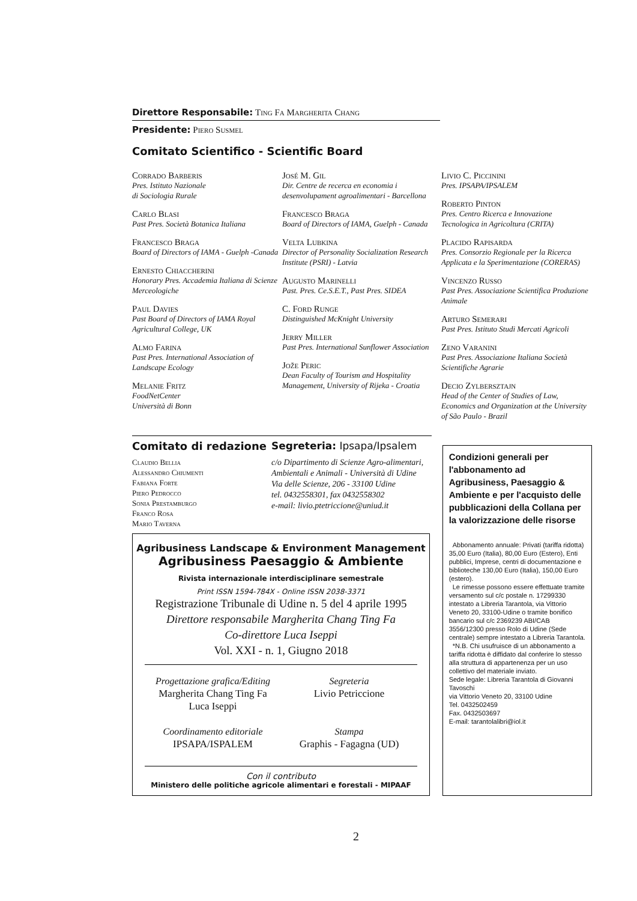Direttore Responsabile: Ting Fa Margherita Chang
Presidente: Piero Susmel
Comitato Scientifico - Scientific Board
Corrado Barberis
Pres. Istituto Nazionale
di Sociologia Rurale
Carlo Blasi
Past Pres. Società Botanica Italiana
Francesco Braga
Board of Directors of IAMA - Guelph -Canada
Ernesto Chiaccherini
Honorary Pres. Accademia Italiana di Scienze Merceologiche
Paul Davies
Past Board of Directors of IAMA Royal Agricultural College, UK
Almo Farina
Past Pres. International Association of Landscape Ecology
Melanie Fritz
FoodNetCenter
Università di Bonn
José M. Gil
Dir. Centre de recerca en economia i desenvolupament agroalimentari - Barcellona
Francesco Braga
Board of Directors of IAMA, Guelph - Canada
Velta Lubkina
Director of Personality Socialization Research Institute (PSRI) - Latvia
Augusto Marinelli
Past. Pres. Ce.S.E.T., Past Pres. SIDEA
C. Ford Runge
Distinguished McKnight University
Jerry Miller
Past Pres. International Sunflower Association
Jože Peric
Dean Faculty of Tourism and Hospitality Management, University of Rijeka - Croatia
Livio C. Piccinini
Pres. IPSAPA/IPSALEM
Roberto Pinton
Pres. Centro Ricerca e Innovazione Tecnologica in Agricoltura (CRITA)
Placido Rapisarda
Pres. Consorzio Regionale per la Ricerca Applicata e la Sperimentazione (CORERAS)
Vincenzo Russo
Past Pres. Associazione Scientifica Produzione Animale
Arturo Semerari
Past Pres. Istituto Studi Mercati Agricoli
Zeno Varanini
Past Pres. Associazione Italiana Società Scientifiche Agrarie
Decio Zylbersztajn
Head of the Center of Studies of Law, Economics and Organization at the University of São Paulo - Brazil
Comitato di redazione
Claudio Bellia
Alessandro Chiumenti
Fabiana Forte
Piero Pedrocco
Sonia Prestamburgo
Franco Rosa
Mario Taverna
Segreteria: Ipsapa/Ipsalem
c/o Dipartimento di Scienze Agro-alimentari, Ambientali e Animali - Università di Udine
Via delle Scienze, 206 - 33100 Udine
tel. 0432558301, fax 0432558302
e-mail: livio.ptetriccione@uniud.it
Agribusiness Landscape & Environment Management
Agribusiness Paesaggio & Ambiente
Rivista internazionale interdisciplinare semestrale
Print ISSN 1594-784X - Online ISSN 2038-3371
Registrazione Tribunale di Udine n. 5 del 4 aprile 1995
Direttore responsabile Margherita Chang Ting Fa
Co-direttore Luca Iseppi
Vol. XXI - n. 1, Giugno 2018
Progettazione grafica/Editing
Margherita Chang Ting Fa
Luca Iseppi
Coordinamento editoriale
IPSAPA/ISPALEM
Segreteria
Livio Petriccione
Stampa
Graphis - Fagagna (UD)
Con il contributo
Ministero delle politiche agricole alimentari e forestali - MIPAAF
Condizioni generali per l'abbonamento ad Agribusiness, Paesaggio & Ambiente e per l'acquisto delle pubblicazioni della Collana per la valorizzazione delle risorse
Abbonamento annuale: Privati (tariffa ridotta) 35,00 Euro (Italia), 80,00 Euro (Estero), Enti pubblici, Imprese, centri di documentazione e biblioteche 130,00 Euro (Italia), 150,00 Euro (estero).
Le rimesse possono essere effettuate tramite versamento sul c/c postale n. 17299330 intestato a Libreria Tarantola, via Vittorio Veneto 20, 33100-Udine o tramite bonifico bancario sul c/c 2369239 ABI/CAB 3556/12300 presso Rolo di Udine (Sede centrale) sempre intestato a Libreria Tarantola.
*N.B. Chi usufruisce di un abbonamento a tariffa ridotta è diffidato dal conferire lo stesso alla struttura di appartenenza per un uso collettivo del materiale inviato.
Sede legale: Libreria Tarantola di Giovanni Tavoschi
via Vittorio Veneto 20, 33100 Udine
Tel. 0432502459
Fax. 0432503697
E-mail: tarantolalibri@iol.it
2